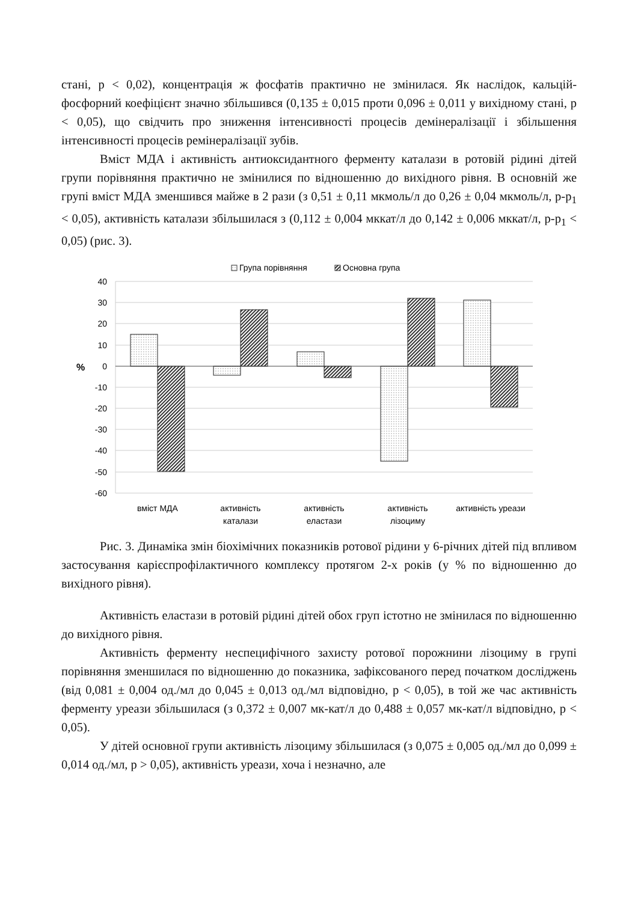стані, р < 0,02), концентрація ж фосфатів практично не змінилася. Як наслідок, кальцій-фосфорний коефіцієнт значно збільшився (0,135 ± 0,015 проти 0,096 ± 0,011 у вихідному стані, р < 0,05), що свідчить про зниження інтенсивності процесів демінералізації і збільшення інтенсивності процесів ремінералізації зубів.
Вміст МДА і активність антиоксидантного ферменту каталази в ротовій рідині дітей групи порівняння практично не змінилися по відношенню до вихідного рівня. В основній же групі вміст МДА зменшився майже в 2 рази (з 0,51 ± 0,11 мкмоль/л до 0,26 ± 0,04 мкмоль/л, р-р<sub>1</sub> < 0,05), активність каталази збільшилася з (0,112 ± 0,004 мккат/л до 0,142 ± 0,006 мккат/л, р-р<sub>1</sub> < 0,05) (рис. 3).
Група порівняння
Основна група
40
30
20
10
0
-10
-20
-30
-40
-50
-60
%
вміст МДА
активність
каталази
активність
еластази
активність
лізоциму
активність уреази
Рис. 3. Динаміка змін біохімічних показників ротової рідини у 6-річних дітей під впливом застосування карієспрофілактичного комплексу протягом 2-х років (у % по відношенню до вихідного рівня).
Активність еластази в ротовій рідині дітей обох груп істотно не змінилася по відношенню до вихідного рівня.
Активність ферменту неспецифічного захисту ротової порожнини лізоциму в групі порівняння зменшилася по відношенню до показника, зафіксованого перед початком досліджень (від 0,081 ± 0,004 од./мл до 0,045 ± 0,013 од./мл відповідно, р < 0,05), в той же час активність ферменту уреази збільшилася (з 0,372 ± 0,007 мк-кат/л до 0,488 ± 0,057 мк-кат/л відповідно, р < 0,05).
У дітей основної групи активність лізоциму збільшилася (з 0,075 ± 0,005 од./мл до 0,099 ± 0,014 од./мл, р > 0,05), активність уреази, хоча і незначно, але